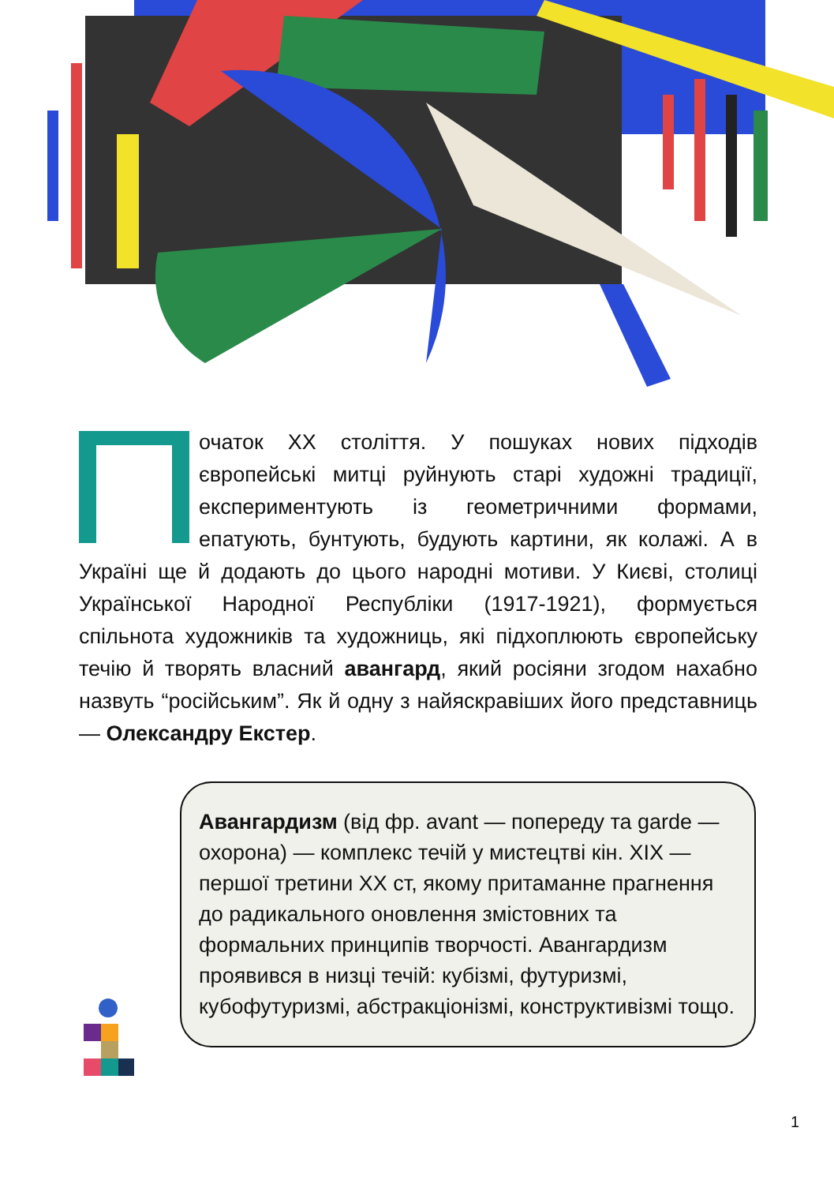Початок XX століття. У пошуках нових підходів європейські митці руйнують старі художні традиції, експериментують із геометричними формами, епатують, бунтують, будують картини, як колажі. А в Україні ще й додають до цього народні мотиви. У Києві, столиці Української Народної Республіки (1917-1921), формується спільнота художників та художниць, які підхоплюють європейську течію й творять власний авангард, який росіяни згодом нахабно назвуть “російським”. Як й одну з найяскравіших його представниць — Олександру Екстер.
Авангардизм (від фр. avant — попереду та garde — охорона) — комплекс течій у мистецтві кін. XIX — першої третини XX ст, якому притаманне прагнення до радикального оновлення змістовних та формальних принципів творчості. Авангардизм проявився в низці течій: кубізмі, футуризмі, кубофутуризмі, абстракціонізмі, конструктивізмі тощо.
1